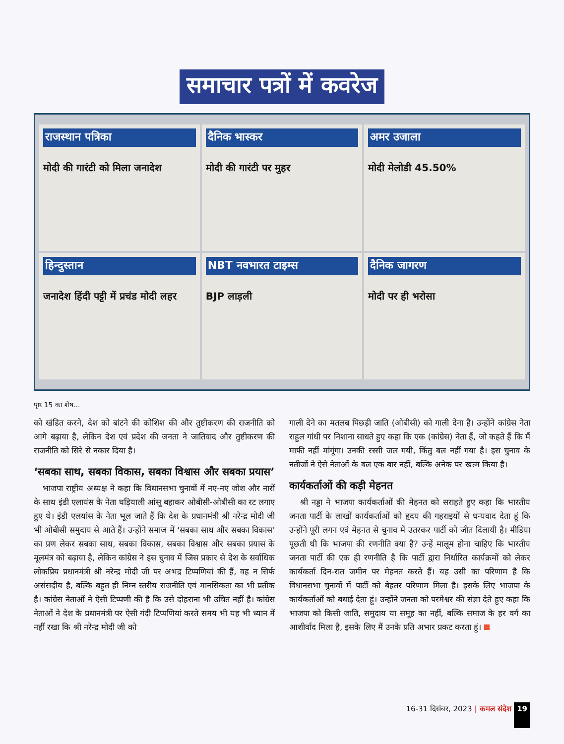समाचार पत्रों में कवरेज
राजस्थान पत्रिका
मोदी की गारंटी को मिला जनादेश
दैनिक भास्कर
मोदी की गारंटी पर मुहर
अमर उजाला
मोदी मेलोडी 45.50%
हिन्दुस्तान
जनादेश हिंदी पट्टी में प्रचंड मोदी लहर
NBT नवभारत टाइम्स
BJP लाड़ली
दैनिक जागरण
मोदी पर ही भरोसा
पृष्ठ 15 का शेष...
को खंडित करने, देश को बांटने की कोशिश की और तुष्टीकरण की राजनीति को आगे बढ़ाया है, लेकिन देश एवं प्रदेश की जनता ने जातिवाद और तुष्टीकरण की राजनीति को सिरे से नकार दिया है।
‘सबका साथ, सबका विकास, सबका विश्वास और सबका प्रयास’
भाजपा राष्ट्रीय अध्यक्ष ने कहा कि विधानसभा चुनावों में नए-नए जोश और नारों के साथ इंडी एलायंस के नेता घड़ियाली आंसू बहाकर ओबीसी-ओबीसी का रट लगाए हुए थे। इंडी एलयांस के नेता भूल जाते हैं कि देश के प्रधानमंत्री श्री नरेन्द्र मोदी जी भी ओबीसी समुदाय से आते हैं। उन्होंने समाज में ‘सबका साथ और सबका विकास’ का प्रण लेकर सबका साथ, सबका विकास, सबका विश्वास और सबका प्रयास के मूलमंत्र को बढ़ाया है, लेकिन कांग्रेस ने इस चुनाव में जिस प्रकार से देश के सर्वाधिक लोकप्रिय प्रधानमंत्री श्री नरेन्द्र मोदी जी पर अभद्र टिप्पणियां की हैं, वह न सिर्फ असंसदीय है, बल्कि बहुत ही निम्न स्तरीय राजनीति एवं मानसिकता का भी प्रतीक है। कांग्रेस नेताओं ने ऐसी टिप्पणी की है कि उसे दोहराना भी उचित नहीं है। कांग्रेस नेताओं ने देश के प्रधानमंत्री पर ऐसी गंदी टिप्पणियां करते समय भी यह भी ध्यान में नहीं रखा कि श्री नरेन्द्र मोदी जी को
गाली देने का मतलब पिछड़ी जाति (ओबीसी) को गाली देना है। उन्होंने कांग्रेस नेता राहुल गांधी पर निशाना साधते हुए कहा कि एक (कांग्रेस) नेता हैं, जो कहते हैं कि मैं माफी नहीं मांगूंगा। उनकी रस्सी जल गयी, किंतु बल नहीं गया है। इस चुनाव के नतीजों ने ऐसे नेताओं के बल एक बार नहीं, बल्कि अनेक पर खत्म किया है।
कार्यकर्ताओं की कड़ी मेहनत
श्री नड्डा ने भाजपा कार्यकर्ताओं की मेहनत को सराहते हुए कहा कि भारतीय जनता पार्टी के लाखों कार्यकर्ताओं को हृदय की गहराइयों से धन्यवाद देता हूं कि उन्होंने पूरी लगन एवं मेहनत से चुनाव में उतरकर पार्टी को जीत दिलायी है। मीडिया पूछती थी कि भाजपा की रणनीति क्या है? उन्हें मालूम होना चाहिए कि भारतीय जनता पार्टी की एक ही रणनीति है कि पार्टी द्वारा निर्धारित कार्यक्रमों को लेकर कार्यकर्ता दिन-रात जमीन पर मेहनत करते हैं। यह उसी का परिणाम है कि विधानसभा चुनावों में पार्टी को बेहतर परिणाम मिला है। इसके लिए भाजपा के कार्यकर्ताओं को बधाई देता हूं। उन्होंने जनता को परमेश्वर की संज्ञा देते हुए कहा कि भाजपा को किसी जाति, समुदाय या समूह का नहीं, बल्कि समाज के हर वर्ग का आशीर्वाद मिला है, इसके लिए मैं उनके प्रति अभार प्रकट करता हूं।
16-31 दिसंबर, 2023 | कमल संदेश 19